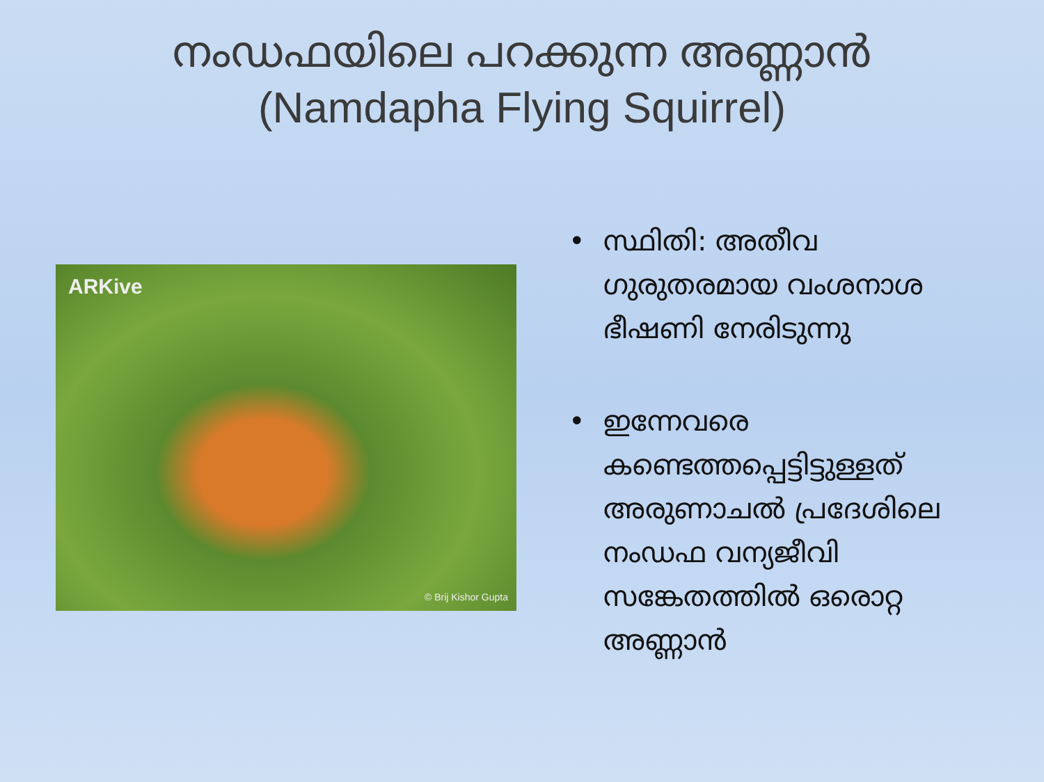നംഡഫയിലെ പറക്കുന്ന അണ്ണാൻ
(Namdapha Flying Squirrel)
ARKive
© Brij Kishor Gupta
• സ്ഥിതി: അതീവ ഗുരുതരമായ വംശനാശ ഭീഷണി നേരിടുന്നു
• ഇന്നേവരെ കണ്ടെത്തപ്പെട്ടിട്ടുള്ളത് അരുണാചൽ പ്രദേശിലെ നംഡഫ വന്യജീവി സങ്കേതത്തിൽ ഒരൊറ്റ അണ്ണാൻ